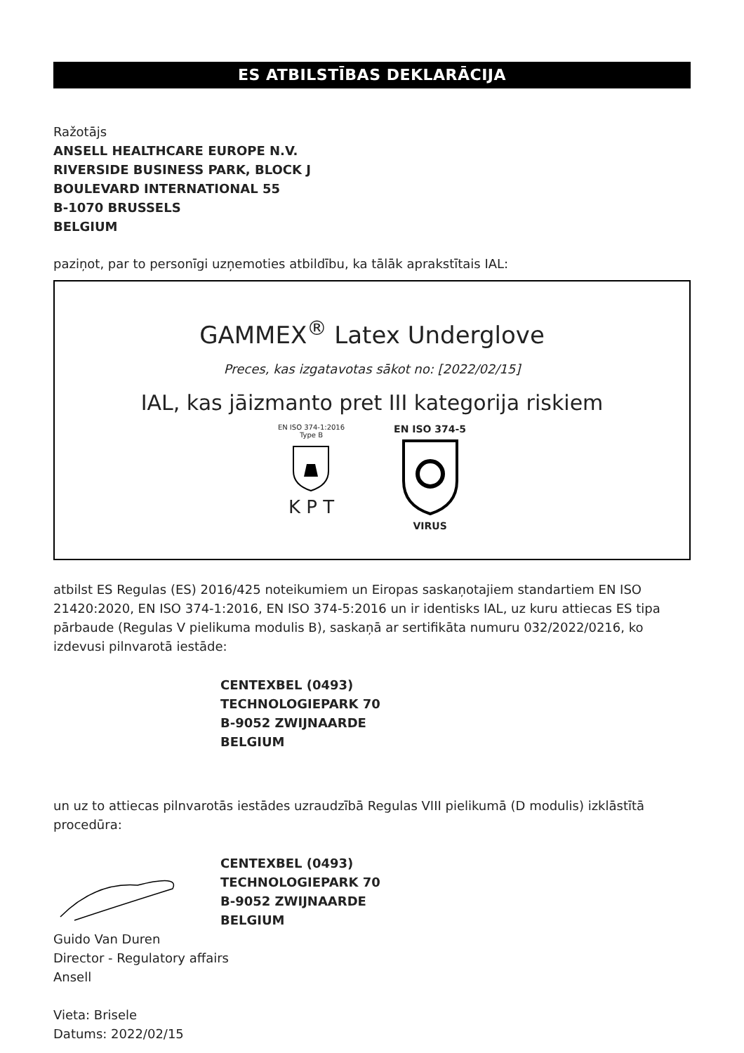ES ATBILSTĪBAS DEKLARĀCIJA
Ražotājs
ANSELL HEALTHCARE EUROPE N.V.
RIVERSIDE BUSINESS PARK, BLOCK J
BOULEVARD INTERNATIONAL 55
B-1070 BRUSSELS
BELGIUM
paziņot, par to personīgi uzņemoties atbildību, ka tālāk aprakstītais IAL:
GAMMEX<sup>®</sup> Latex Underglove
Preces, kas izgatavotas sākot no: [2022/02/15]
IAL, kas jāizmanto pret III kategorija riskiem
EN ISO 374-1:2016
Type B
K P T
EN ISO 374-5 VIRUS
atbilst ES Regulas (ES) 2016/425 noteikumiem un Eiropas saskaņotajiem standartiem EN ISO 21420:2020, EN ISO 374-1:2016, EN ISO 374-5:2016 un ir identisks IAL, uz kuru attiecas ES tipa pārbaude (Regulas V pielikuma modulis B), saskaņā ar sertifikāta numuru 032/2022/0216, ko izdevusi pilnvarotā iestāde:
CENTEXBEL (0493)
TECHNOLOGIEPARK 70
B-9052 ZWIJNAARDE
BELGIUM
un uz to attiecas pilnvarotās iestādes uzraudzībā Regulas VIII pielikumā (D modulis) izklāstītā procedūra:
CENTEXBEL (0493)
TECHNOLOGIEPARK 70
B-9052 ZWIJNAARDE
BELGIUM
Guido Van Duren
Director - Regulatory affairs
Ansell
Vieta: Brisele
Datums: 2022/02/15